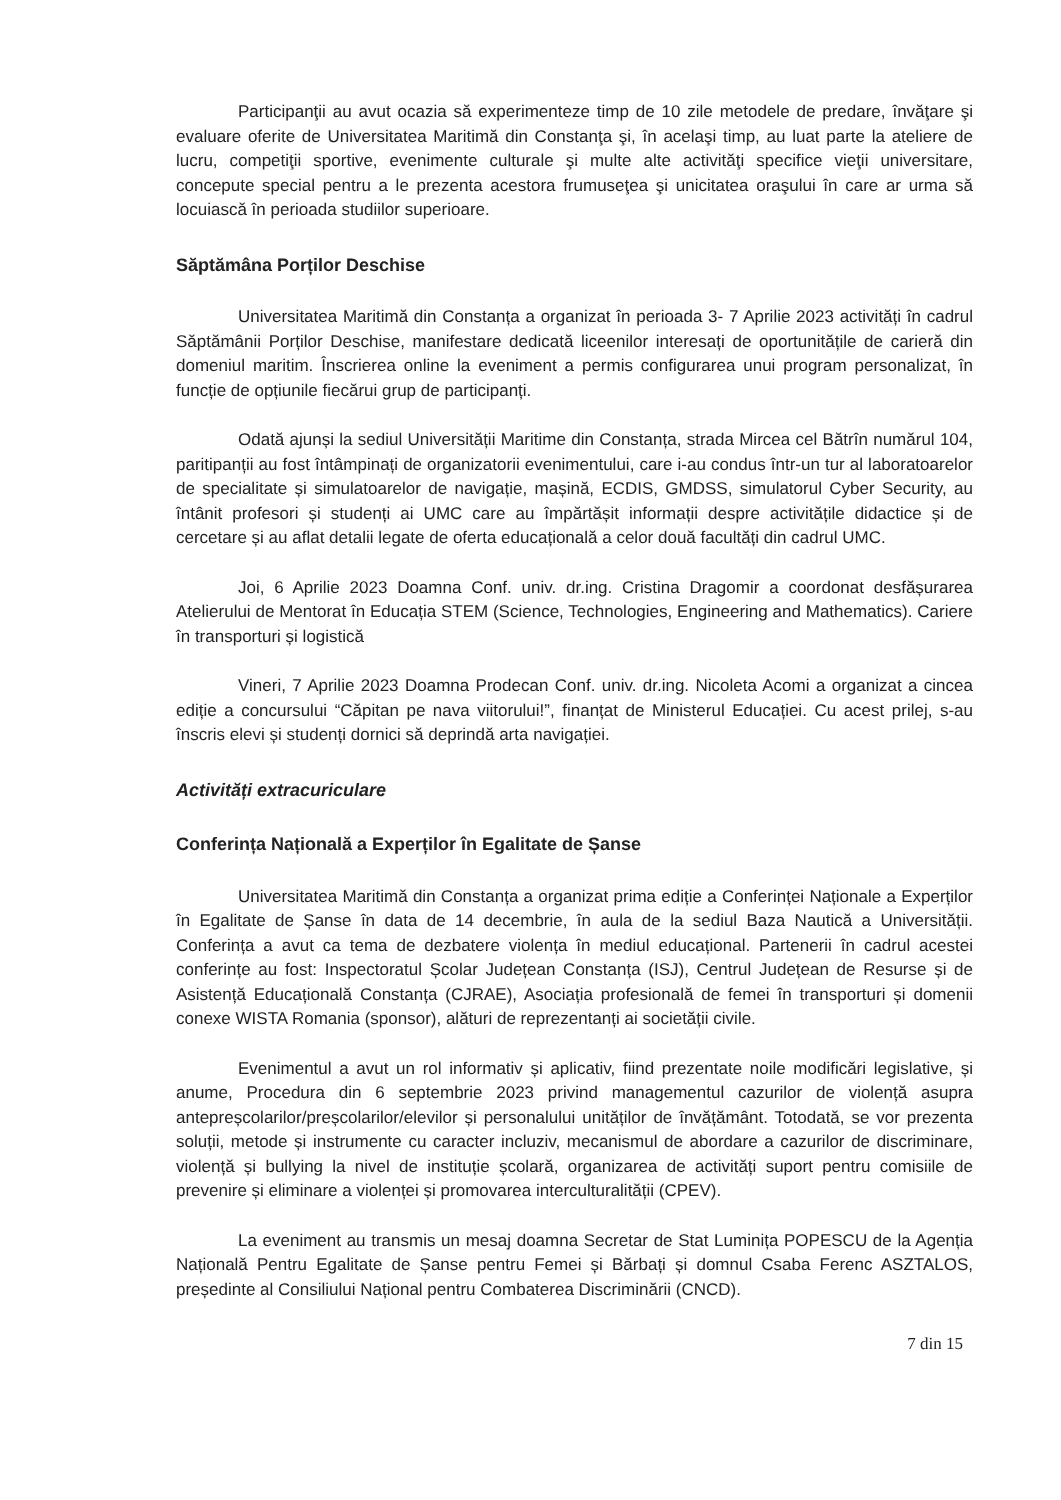Participanţii au avut ocazia să experimenteze timp de 10 zile metodele de predare, învăţare şi evaluare oferite de Universitatea Maritimă din Constanţa şi, în acelaşi timp, au luat parte la ateliere de lucru, competiţii sportive, evenimente culturale şi multe alte activităţi specifice vieţii universitare, concepute special pentru a le prezenta acestora frumuseţea şi unicitatea oraşului în care ar urma să locuiască în perioada studiilor superioare.
Săptămâna Porților Deschise
Universitatea Maritimă din Constanța a organizat în perioada 3- 7 Aprilie 2023 activități în cadrul Săptămânii Porților Deschise, manifestare dedicată liceenilor interesați de oportunitățile de carieră din domeniul maritim. Înscrierea online la eveniment a permis configurarea unui program personalizat, în funcție de opțiunile fiecărui grup de participanți.
Odată ajunși la sediul Universității Maritime din Constanța, strada Mircea cel Bătrîn numărul 104, paritipanții au fost întâmpinați de organizatorii evenimentului, care i-au condus într-un tur al laboratoarelor de specialitate și simulatoarelor de navigație, mașină, ECDIS, GMDSS, simulatorul Cyber Security, au întânit profesori și studenți ai UMC care au împărtășit informații despre activitățile didactice și de cercetare și au aflat detalii legate de oferta educațională a celor două facultăți din cadrul UMC.
Joi, 6 Aprilie 2023 Doamna Conf. univ. dr.ing. Cristina Dragomir a coordonat desfășurarea Atelierului de Mentorat în Educația STEM (Science, Technologies, Engineering and Mathematics). Cariere în transporturi și logistică
Vineri, 7 Aprilie 2023 Doamna Prodecan Conf. univ. dr.ing. Nicoleta Acomi a organizat a cincea ediție a concursului “Căpitan pe nava viitorului!”, finanțat de Ministerul Educației. Cu acest prilej, s-au înscris elevi și studenți dornici să deprindă arta navigației.
Activități extracuriculare
Conferința Națională a Experților în Egalitate de Șanse
Universitatea Maritimă din Constanța a organizat prima ediție a Conferinței Naționale a Experților în Egalitate de Șanse în data de 14 decembrie, în aula de la sediul Baza Nautică a Universității. Conferința a avut ca tema de dezbatere violența în mediul educațional. Partenerii în cadrul acestei conferințe au fost: Inspectoratul Școlar Județean Constanța (ISJ), Centrul Județean de Resurse și de Asistență Educațională Constanța (CJRAE), Asociația profesională de femei în transporturi și domenii conexe WISTA Romania (sponsor), alături de reprezentanți ai societății civile.
Evenimentul a avut un rol informativ și aplicativ, fiind prezentate noile modificări legislative, și anume, Procedura din 6 septembrie 2023 privind managementul cazurilor de violență asupra antepreșcolarilor/preșcolarilor/elevilor și personalului unităților de învățământ. Totodată, se vor prezenta soluții, metode și instrumente cu caracter incluziv, mecanismul de abordare a cazurilor de discriminare, violență și bullying la nivel de instituție școlară, organizarea de activități suport pentru comisiile de prevenire și eliminare a violenței și promovarea interculturalității (CPEV).
La eveniment au transmis un mesaj doamna Secretar de Stat Luminița POPESCU de la Agenția Națională Pentru Egalitate de Șanse pentru Femei și Bărbați și domnul Csaba Ferenc ASZTALOS, președinte al Consiliului Național pentru Combaterea Discriminării (CNCD).
7 din 15